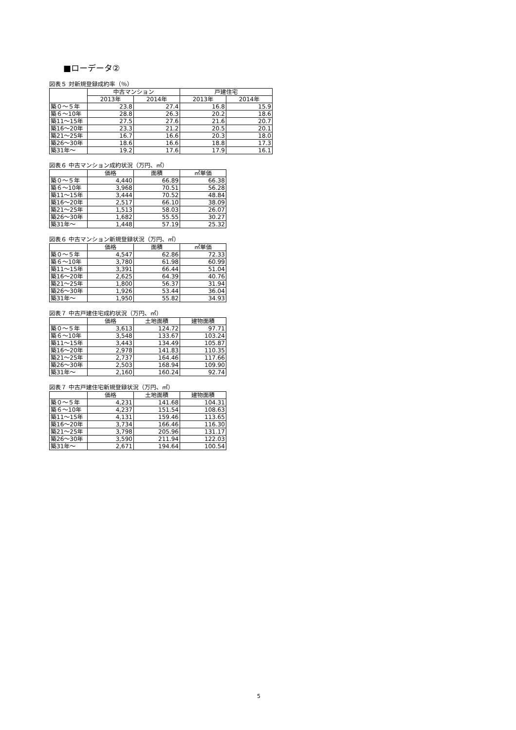■ローデータ②
図表５ 対新規登録成約率（％）
| | 中古マンション | | 戸建住宅 | |
| --- | --- | --- | --- | --- |
| | 2013年 | 2014年 | 2013年 | 2014年 |
| 築０～５年 | 23.8 | 27.4 | 16.8 | 15.9 |
| 築６～10年 | 28.8 | 26.3 | 20.2 | 18.6 |
| 築11～15年 | 27.5 | 27.6 | 21.6 | 20.7 |
| 築16～20年 | 23.3 | 21.2 | 20.5 | 20.1 |
| 築21～25年 | 16.7 | 16.6 | 20.3 | 18.0 |
| 築26～30年 | 18.6 | 16.6 | 18.8 | 17.3 |
| 築31年～ | 19.2 | 17.6 | 17.9 | 16.1 |
図表６ 中古マンション成約状況（万円、㎡）
| | 価格 | 面積 | ㎡単価 |
| --- | --- | --- | --- |
| 築０～５年 | 4,440 | 66.89 | 66.38 |
| 築６～10年 | 3,968 | 70.51 | 56.28 |
| 築11～15年 | 3,444 | 70.52 | 48.84 |
| 築16～20年 | 2,517 | 66.10 | 38.09 |
| 築21～25年 | 1,513 | 58.03 | 26.07 |
| 築26～30年 | 1,682 | 55.55 | 30.27 |
| 築31年～ | 1,448 | 57.19 | 25.32 |
図表６ 中古マンション新規登録状況（万円、㎡）
| | 価格 | 面積 | ㎡単価 |
| --- | --- | --- | --- |
| 築０～５年 | 4,547 | 62.86 | 72.33 |
| 築６～10年 | 3,780 | 61.98 | 60.99 |
| 築11～15年 | 3,391 | 66.44 | 51.04 |
| 築16～20年 | 2,625 | 64.39 | 40.76 |
| 築21～25年 | 1,800 | 56.37 | 31.94 |
| 築26～30年 | 1,926 | 53.44 | 36.04 |
| 築31年～ | 1,950 | 55.82 | 34.93 |
図表７ 中古戸建住宅成約状況（万円、㎡）
| | 価格 | 土地面積 | 建物面積 |
| --- | --- | --- | --- |
| 築０～５年 | 3,613 | 124.72 | 97.71 |
| 築６～10年 | 3,548 | 133.67 | 103.24 |
| 築11～15年 | 3,443 | 134.49 | 105.87 |
| 築16～20年 | 2,978 | 141.83 | 110.35 |
| 築21～25年 | 2,737 | 164.46 | 117.66 |
| 築26～30年 | 2,503 | 168.94 | 109.90 |
| 築31年～ | 2,160 | 160.24 | 92.74 |
図表７ 中古戸建住宅新規登録状況（万円、㎡）
| | 価格 | 土地面積 | 建物面積 |
| --- | --- | --- | --- |
| 築０～５年 | 4,231 | 141.68 | 104.31 |
| 築６～10年 | 4,237 | 151.54 | 108.63 |
| 築11～15年 | 4,131 | 159.46 | 113.65 |
| 築16～20年 | 3,734 | 166.46 | 116.30 |
| 築21～25年 | 3,798 | 205.96 | 131.17 |
| 築26～30年 | 3,590 | 211.94 | 122.03 |
| 築31年～ | 2,671 | 194.64 | 100.54 |
5